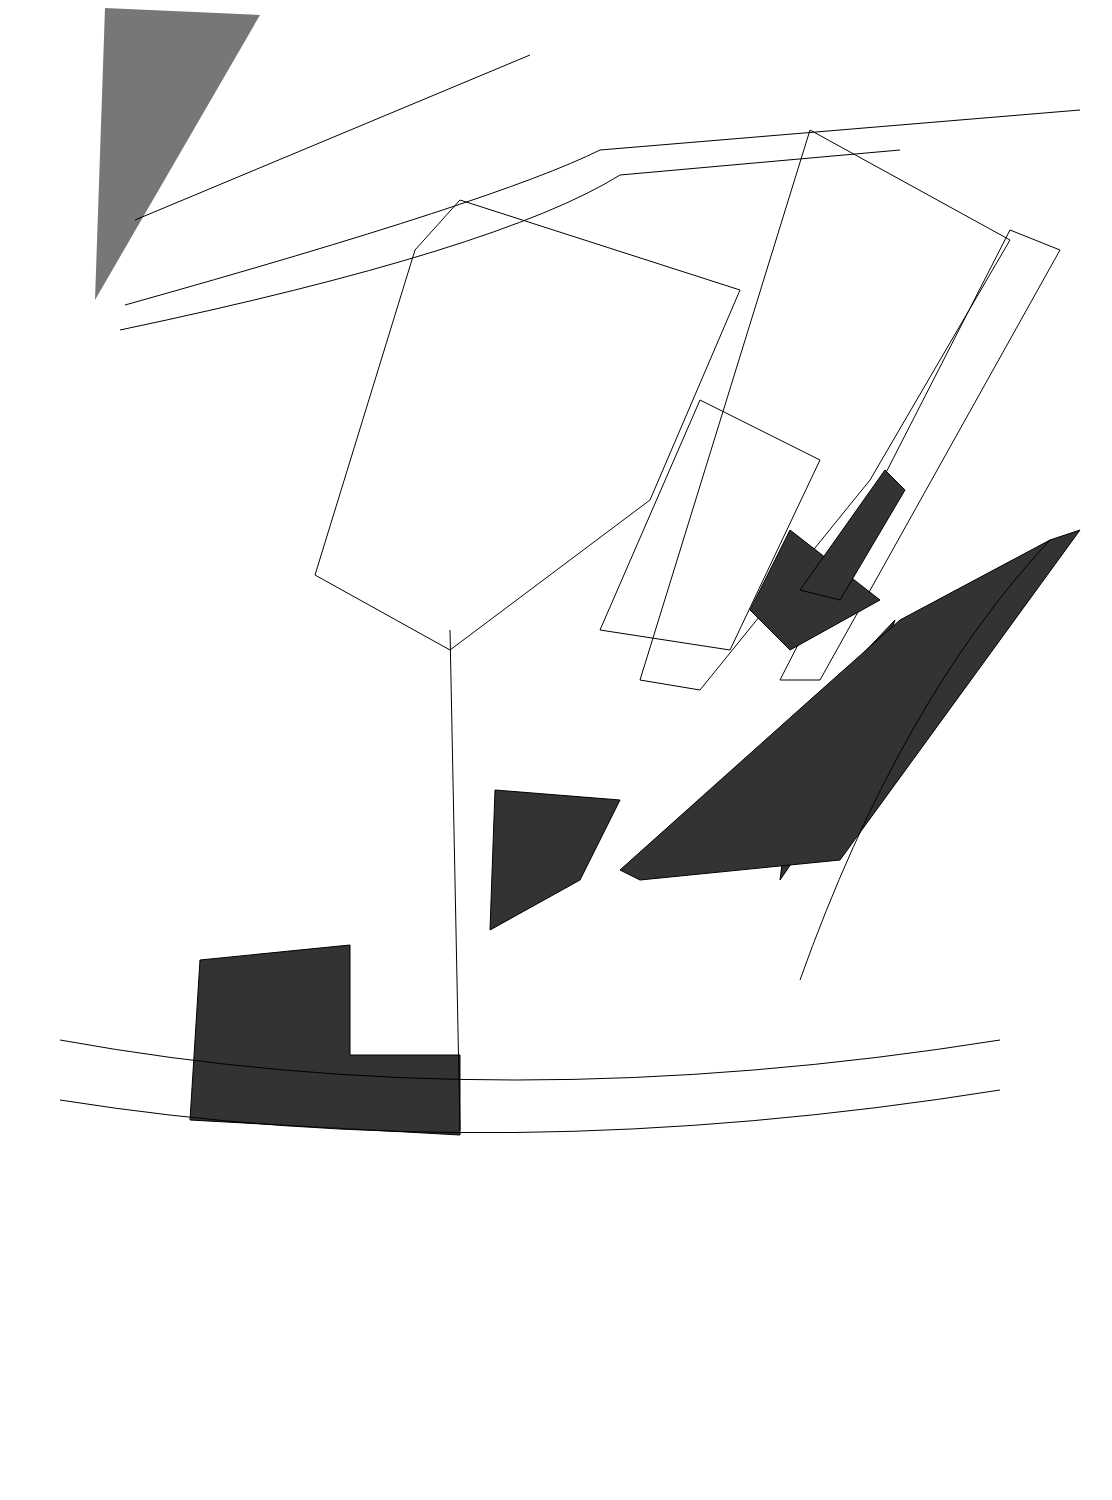951/1 4943 Pod Oukrovarem 936/6 936/13 942/117 942/114 942/116 942/122 934 933/7 933/1 933/2 928/56 928/1 928/2 928/72 928/91 928/75 928/106 936/12 942/112 942/124 942/111 942/103 936/7 936/11 933/3 928/78 928/73 940/9 928/107 928/108 936/1 940/2 940/8 938/3 940/5 940/6 940/10 940/4 940/1 939/2 5153 911/1 912 921/1 921/4 924/3 918 917 913/1 924/1 919 916 925 926 5086/2 548 544 545 646 648/1 648/2 649 647 643/1 554/3 554/17 542 640/1 636/2 639 640/2 650 4947 636/1 4948 704 702 703 705 701 700 698 699/2 711 712 715 716 719 720 695/2 936/4 928/33